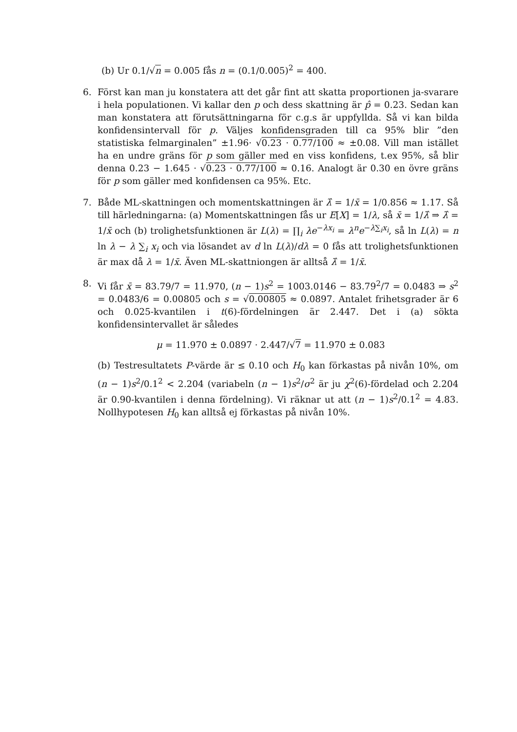(b) Ur 0.1/√n = 0.005 fås n = (0.1/0.005)<sup>2</sup> = 400.
6. Först kan man ju konstatera att det går fint att skatta proportionen ja-svarare i hela populationen. Vi kallar den p och dess skattning är p̂ = 0.23. Sedan kan man konstatera att förutsättningarna för c.g.s är uppfyllda. Så vi kan bilda konfidensintervall för p. Väljes konfidensgraden till ca 95% blir ”den statistiska felmarginalen” ±1.96· √0.23 · 0.77/100 ≈ ±0.08. Vill man istället ha en undre gräns för p som gäller med en viss konfidens, t.ex 95%, så blir denna 0.23 − 1.645 · √0.23 · 0.77/100 ≈ 0.16. Analogt är 0.30 en övre gräns för p som gäller med konfidensen ca 95%. Etc.
7. Både ML-skattningen och momentskattningen är λ̂ = 1/x̄ = 1/0.856 ≈ 1.17. Så till härledningarna: (a) Momentskattningen fås ur E[X] = 1/λ, så x̄ = 1/λ̂ ⇒ λ̂ = 1/x̄ och (b) trolighetsfunktionen är L(λ) = ∏<sub>i</sub> λe<sup>−λx<sub>i</sub></sup> = λ<sup>n</sup>e<sup>−λ∑<sub>i</sub>x<sub>i</sub></sup>, så ln L(λ) = n ln λ − λ ∑<sub>i</sub> x<sub>i</sub> och via lösandet av d ln L(λ)/dλ = 0 fås att trolighetsfunktionen är max då λ = 1/x̄. Även ML-skattniongen är alltså λ̂ = 1/x̄.
8. Vi får x̄ = 83.79/7 = 11.970, (n − 1)s<sup>2</sup> = 1003.0146 − 83.79<sup>2</sup>/7 = 0.0483 ⇒ s<sup>2</sup> = 0.0483/6 = 0.00805 och s = √0.00805 ≈ 0.0897. Antalet frihetsgrader är 6 och 0.025-kvantilen i t(6)-fördelningen är 2.447. Det i (a) sökta konfidensintervallet är således
μ = 11.970 ± 0.0897 · 2.447/√7 = 11.970 ± 0.083
(b) Testresultatets P-värde är ≤ 0.10 och H<sub>0</sub> kan förkastas på nivån 10%, om (n − 1)s<sup>2</sup>/0.1<sup>2</sup> < 2.204 (variabeln (n − 1)s<sup>2</sup>/σ<sup>2</sup> är ju χ<sup>2</sup>(6)-fördelad och 2.204 är 0.90-kvantilen i denna fördelning). Vi räknar ut att (n − 1)s<sup>2</sup>/0.1<sup>2</sup> = 4.83. Nollhypotesen H<sub>0</sub> kan alltså ej förkastas på nivån 10%.